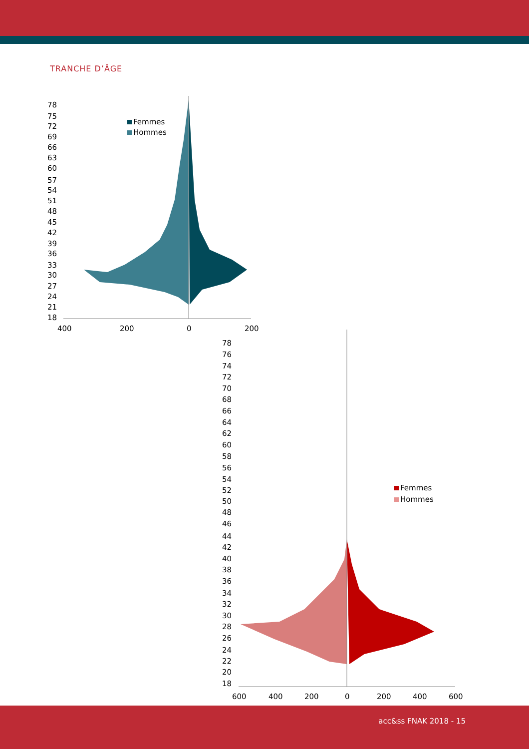TRANCHE D’ÂGE
400
200
0
200
78
75
72
69
66
63
60
57
54
51
48
45
42
39
36
33
30
27
24
21
18
Femmes
Hommes
600
400
200
0
200
400
600
78
76
74
72
70
68
66
64
62
60
58
56
54
52
50
48
46
44
42
40
38
36
34
32
30
28
26
24
22
20
18
Femmes
Hommes
acc&ss FNAK 2018 - 15